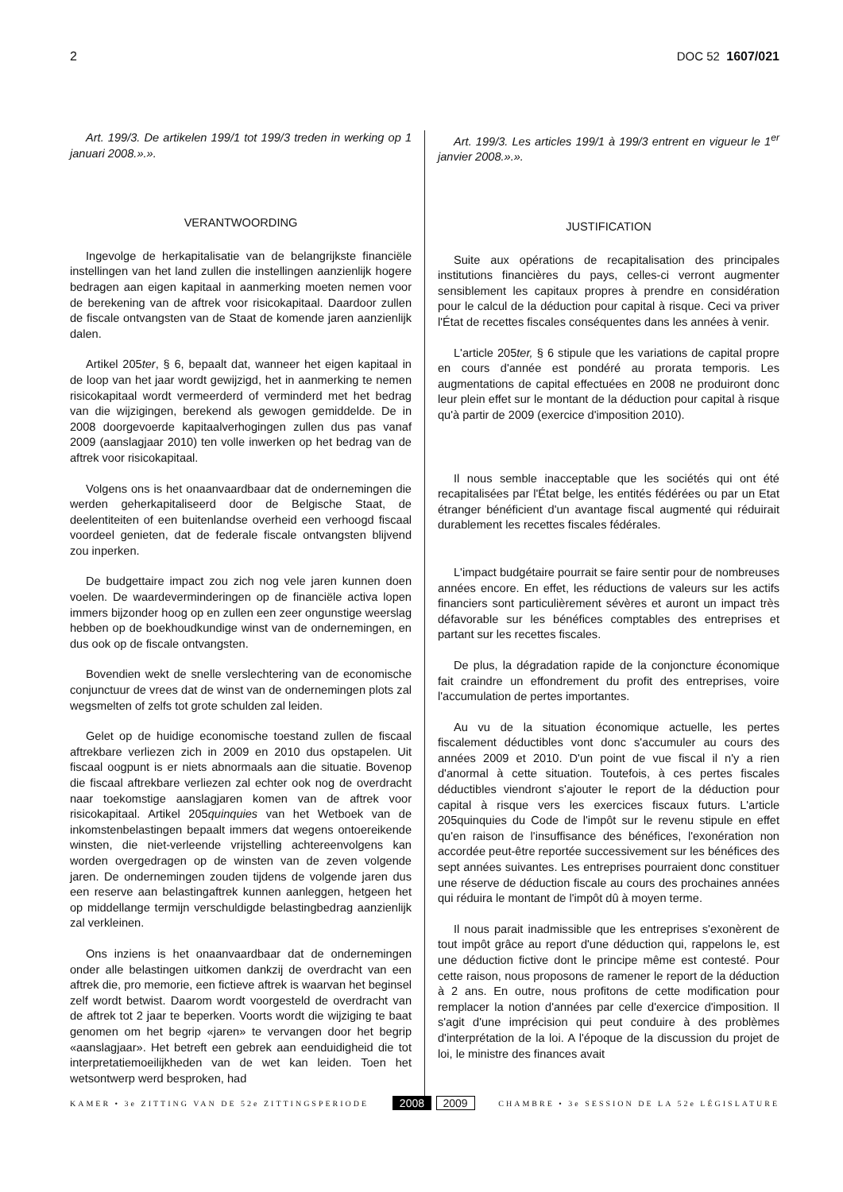2 DOC 52 1607/021
Art. 199/3. De artikelen 199/1 tot 199/3 treden in werking op 1 januari 2008.».».
VERANTWOORDING
Ingevolge de herkapitalisatie van de belangrijkste financiële instellingen van het land zullen die instellingen aanzienlijk hogere bedragen aan eigen kapitaal in aanmerking moeten nemen voor de berekening van de aftrek voor risicokapitaal. Daardoor zullen de fiscale ontvangsten van de Staat de komende jaren aanzienlijk dalen.
Artikel 205ter, § 6, bepaalt dat, wanneer het eigen kapitaal in de loop van het jaar wordt gewijzigd, het in aanmerking te nemen risicokapitaal wordt vermeerderd of verminderd met het bedrag van die wijzigingen, berekend als gewogen gemiddelde. De in 2008 doorgevoerde kapitaalverhogingen zullen dus pas vanaf 2009 (aanslagjaar 2010) ten volle inwerken op het bedrag van de aftrek voor risicokapitaal.
Volgens ons is het onaanvaardbaar dat de ondernemingen die werden geherkapitaliseerd door de Belgische Staat, de deelentiteiten of een buitenlandse overheid een verhoogd fiscaal voordeel genieten, dat de federale fiscale ontvangsten blijvend zou inperken.
De budgettaire impact zou zich nog vele jaren kunnen doen voelen. De waardeverminderingen op de financiële activa lopen immers bijzonder hoog op en zullen een zeer ongunstige weerslag hebben op de boekhoudkundige winst van de ondernemingen, en dus ook op de fiscale ontvangsten.
Bovendien wekt de snelle verslechtering van de economische conjunctuur de vrees dat de winst van de ondernemingen plots zal wegsmelten of zelfs tot grote schulden zal leiden.
Gelet op de huidige economische toestand zullen de fiscaal aftrekbare verliezen zich in 2009 en 2010 dus opstapelen. Uit fiscaal oogpunt is er niets abnormaals aan die situatie. Bovenop die fiscaal aftrekbare verliezen zal echter ook nog de overdracht naar toekomstige aanslagjaren komen van de aftrek voor risicokapitaal. Artikel 205quinquies van het Wetboek van de inkomstenbelastingen bepaalt immers dat wegens ontoereikende winsten, die niet-verleende vrijstelling achtereenvolgens kan worden overgedragen op de winsten van de zeven volgende jaren. De ondernemingen zouden tijdens de volgende jaren dus een reserve aan belastingaftrek kunnen aanleggen, hetgeen het op middellange termijn verschuldigde belastingbedrag aanzienlijk zal verkleinen.
Ons inziens is het onaanvaardbaar dat de ondernemingen onder alle belastingen uitkomen dankzij de overdracht van een aftrek die, pro memorie, een fictieve aftrek is waarvan het beginsel zelf wordt betwist. Daarom wordt voorgesteld de overdracht van de aftrek tot 2 jaar te beperken. Voorts wordt die wijziging te baat genomen om het begrip «jaren» te vervangen door het begrip «aanslagjaar». Het betreft een gebrek aan eenduidigheid die tot interpretatiemoeilijkheden van de wet kan leiden. Toen het wetsontwerp werd besproken, had
Art. 199/3. Les articles 199/1 à 199/3 entrent en vigueur le 1<sup>er</sup> janvier 2008.».».
JUSTIFICATION
Suite aux opérations de recapitalisation des principales institutions financières du pays, celles-ci verront augmenter sensiblement les capitaux propres à prendre en considération pour le calcul de la déduction pour capital à risque. Ceci va priver l'État de recettes fiscales conséquentes dans les années à venir.
L'article 205ter, § 6 stipule que les variations de capital propre en cours d'année est pondéré au prorata temporis. Les augmentations de capital effectuées en 2008 ne produiront donc leur plein effet sur le montant de la déduction pour capital à risque qu'à partir de 2009 (exercice d'imposition 2010).
Il nous semble inacceptable que les sociétés qui ont été recapitalisées par l'État belge, les entités fédérées ou par un Etat étranger bénéficient d'un avantage fiscal augmenté qui réduirait durablement les recettes fiscales fédérales.
L'impact budgétaire pourrait se faire sentir pour de nombreuses années encore. En effet, les réductions de valeurs sur les actifs financiers sont particulièrement sévères et auront un impact très défavorable sur les bénéfices comptables des entreprises et partant sur les recettes fiscales.
De plus, la dégradation rapide de la conjoncture économique fait craindre un effondrement du profit des entreprises, voire l'accumulation de pertes importantes.
Au vu de la situation économique actuelle, les pertes fiscalement déductibles vont donc s'accumuler au cours des années 2009 et 2010. D'un point de vue fiscal il n'y a rien d'anormal à cette situation. Toutefois, à ces pertes fiscales déductibles viendront s'ajouter le report de la déduction pour capital à risque vers les exercices fiscaux futurs. L'article 205quinquies du Code de l'impôt sur le revenu stipule en effet qu'en raison de l'insuffisance des bénéfices, l'exonération non accordée peut-être reportée successivement sur les bénéfices des sept années suivantes. Les entreprises pourraient donc constituer une réserve de déduction fiscale au cours des prochaines années qui réduira le montant de l'impôt dû à moyen terme.
Il nous parait inadmissible que les entreprises s'exonèrent de tout impôt grâce au report d'une déduction qui, rappelons le, est une déduction fictive dont le principe même est contesté. Pour cette raison, nous proposons de ramener le report de la déduction à 2 ans. En outre, nous profitons de cette modification pour remplacer la notion d'années par celle d'exercice d'imposition. Il s'agit d'une imprécision qui peut conduire à des problèmes d'interprétation de la loi. A l'époque de la discussion du projet de loi, le ministre des finances avait
KAMER • 3e ZITTING VAN DE 52e ZITTINGSPERIODE 2008 2009 CHAMBRE • 3e SESSION DE LA 52e LÉGISLATURE